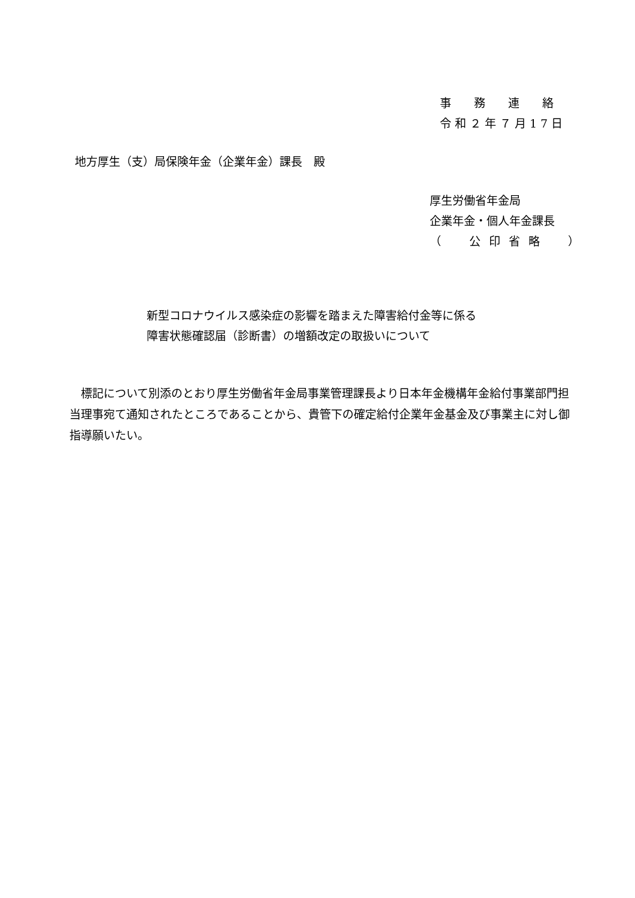事務連絡
令和２年７月17日
地方厚生（支）局保険年金（企業年金）課長　殿
厚生労働省年金局
企業年金・個人年金課長
（　公印省略　）
新型コロナウイルス感染症の影響を踏まえた障害給付金等に係る
障害状態確認届（診断書）の増額改定の取扱いについて
標記について別添のとおり厚生労働省年金局事業管理課長より日本年金機構年金給付事業部門担当理事宛て通知されたところであることから、貴管下の確定給付企業年金基金及び事業主に対し御指導願いたい。